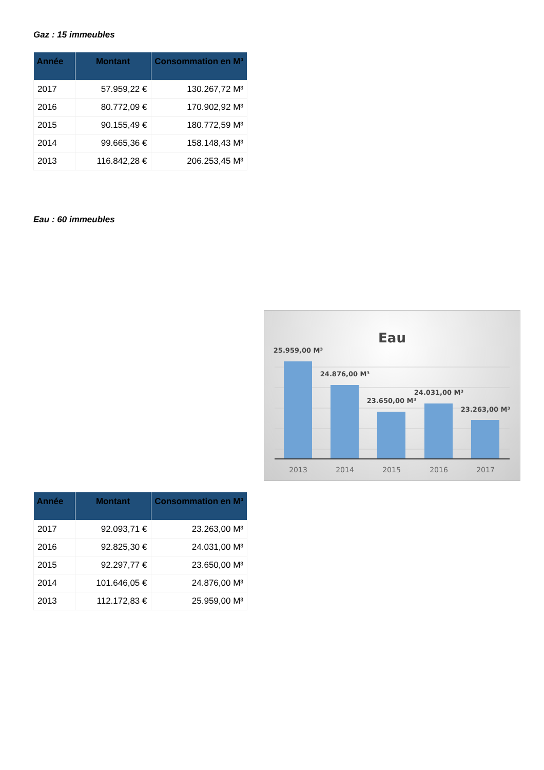Gaz : 15 immeubles
| Année | Montant | Consommation en M³ |
| --- | --- | --- |
| 2017 | 57.959,22 € | 130.267,72 M³ |
| 2016 | 80.772,09 € | 170.902,92 M³ |
| 2015 | 90.155,49 € | 180.772,59 M³ |
| 2014 | 99.665,36 € | 158.148,43 M³ |
| 2013 | 116.842,28 € | 206.253,45 M³ |
Eau : 60 immeubles
Eau
25.959,00 M³
24.876,00 M³
23.650,00 M³
24.031,00 M³
23.263,00 M³
2013
2014
2015
2016
2017
| Année | Montant | Consommation en M³ |
| --- | --- | --- |
| 2017 | 92.093,71 € | 23.263,00 M³ |
| 2016 | 92.825,30 € | 24.031,00 M³ |
| 2015 | 92.297,77 € | 23.650,00 M³ |
| 2014 | 101.646,05 € | 24.876,00 M³ |
| 2013 | 112.172,83 € | 25.959,00 M³ |